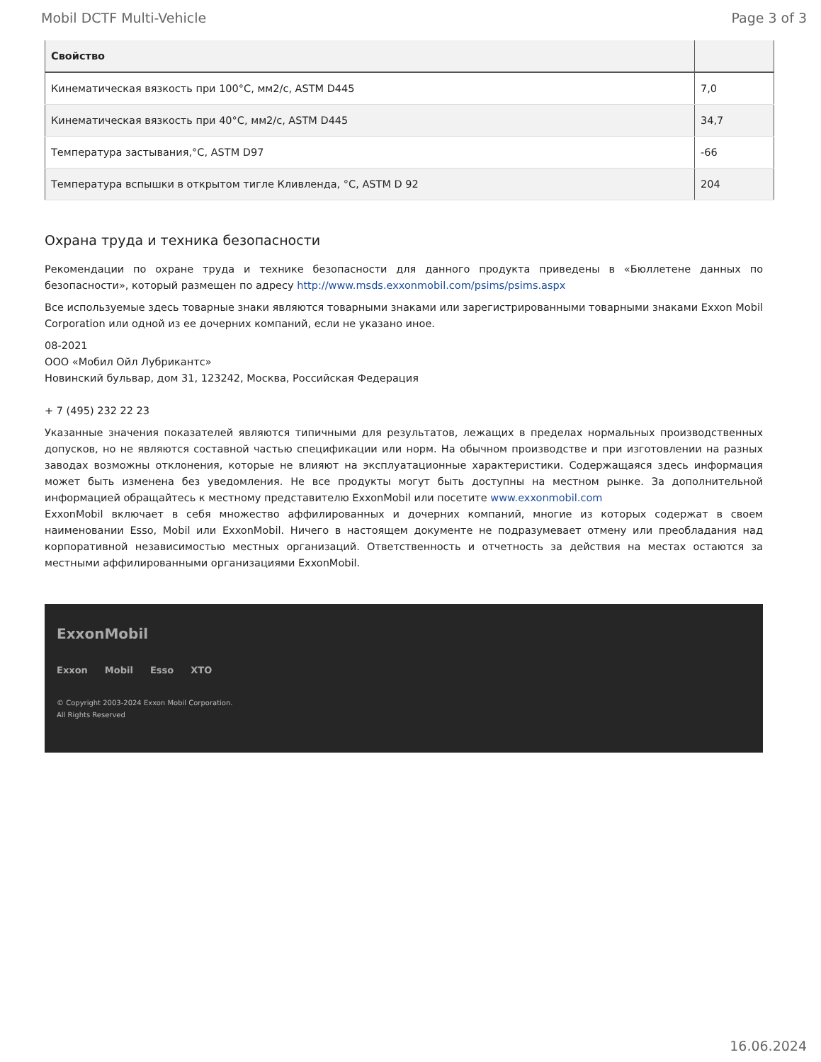Mobil DCTF Multi-Vehicle Page 3 of 3
| Свойство | |
| --- | --- |
| Кинематическая вязкость при 100°C, мм2/с, ASTM D445 | 7,0 |
| Кинематическая вязкость при 40°C, мм2/с, ASTM D445 | 34,7 |
| Температура застывания,°C, ASTM D97 | -66 |
| Температура вспышки в открытом тигле Кливленда, °C, ASTM D 92 | 204 |
Охрана труда и техника безопасности
Рекомендации по охране труда и технике безопасности для данного продукта приведены в «Бюллетене данных по безопасности», который размещен по адресу http://www.msds.exxonmobil.com/psims/psims.aspx
Все используемые здесь товарные знаки являются товарными знаками или зарегистрированными товарными знаками Exxon Mobil Corporation или одной из ее дочерних компаний, если не указано иное.
08-2021
ООО «Мобил Ойл Лубрикантс»
Новинский бульвар, дом 31, 123242, Москва, Российская Федерация
+ 7 (495) 232 22 23
Указанные значения показателей являются типичными для результатов, лежащих в пределах нормальных производственных допусков, но не являются составной частью спецификации или норм. На обычном производстве и при изготовлении на разных заводах возможны отклонения, которые не влияют на эксплуатационные характеристики. Содержащаяся здесь информация может быть изменена без уведомления. Не все продукты могут быть доступны на местном рынке. За дополнительной информацией обращайтесь к местному представителю ExxonMobil или посетите www.exxonmobil.com
ExxonMobil включает в себя множество аффилированных и дочерних компаний, многие из которых содержат в своем наименовании Esso, Mobil или ExxonMobil. Ничего в настоящем документе не подразумевает отмену или преобладания над корпоративной независимостью местных организаций. Ответственность и отчетность за действия на местах остаются за местными аффилированными организациями ExxonMobil.
ExxonMobil
Exxon Mobil Esso XTO
© Copyright 2003-2024 Exxon Mobil Corporation. All Rights Reserved
16.06.2024